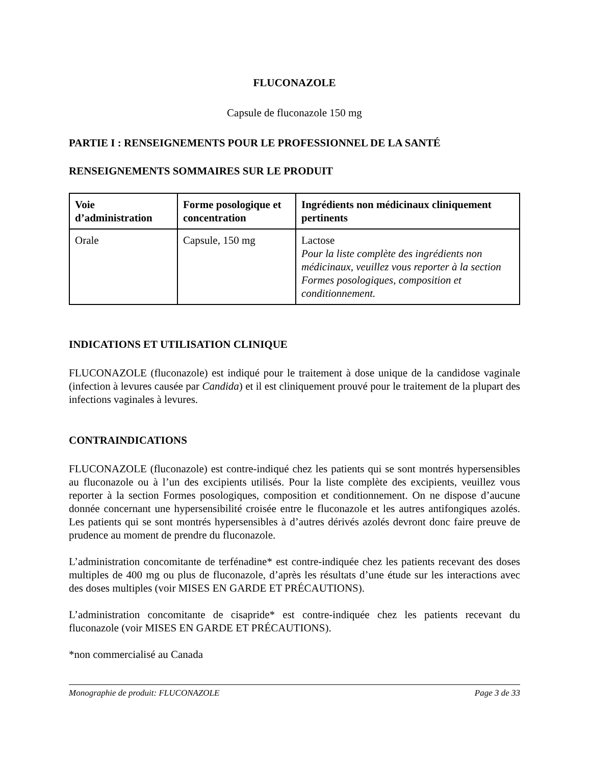FLUCONAZOLE
Capsule de fluconazole 150 mg
PARTIE I : RENSEIGNEMENTS POUR LE PROFESSIONNEL DE LA SANTÉ
RENSEIGNEMENTS SOMMAIRES SUR LE PRODUIT
| Voie d’administration | Forme posologique et concentration | Ingrédients non médicinaux cliniquement pertinents |
| --- | --- | --- |
| Orale | Capsule, 150 mg | Lactose Pour la liste complète des ingrédients non médicinaux, veuillez vous reporter à la section Formes posologiques, composition et conditionnement. |
INDICATIONS ET UTILISATION CLINIQUE
FLUCONAZOLE (fluconazole) est indiqué pour le traitement à dose unique de la candidose vaginale (infection à levures causée par Candida) et il est cliniquement prouvé pour le traitement de la plupart des infections vaginales à levures.
CONTRAINDICATIONS
FLUCONAZOLE (fluconazole) est contre-indiqué chez les patients qui se sont montrés hypersensibles au fluconazole ou à l’un des excipients utilisés. Pour la liste complète des excipients, veuillez vous reporter à la section Formes posologiques, composition et conditionnement. On ne dispose d’aucune donnée concernant une hypersensibilité croisée entre le fluconazole et les autres antifongiques azolés. Les patients qui se sont montrés hypersensibles à d’autres dérivés azolés devront donc faire preuve de prudence au moment de prendre du fluconazole.
L’administration concomitante de terfénadine* est contre-indiquée chez les patients recevant des doses multiples de 400 mg ou plus de fluconazole, d’après les résultats d’une étude sur les interactions avec des doses multiples (voir MISES EN GARDE ET PRÉCAUTIONS).
L’administration concomitante de cisapride* est contre-indiquée chez les patients recevant du fluconazole (voir MISES EN GARDE ET PRÉCAUTIONS).
*non commercialisé au Canada
Monographie de produit: FLUCONAZOLE Page 3 de 33